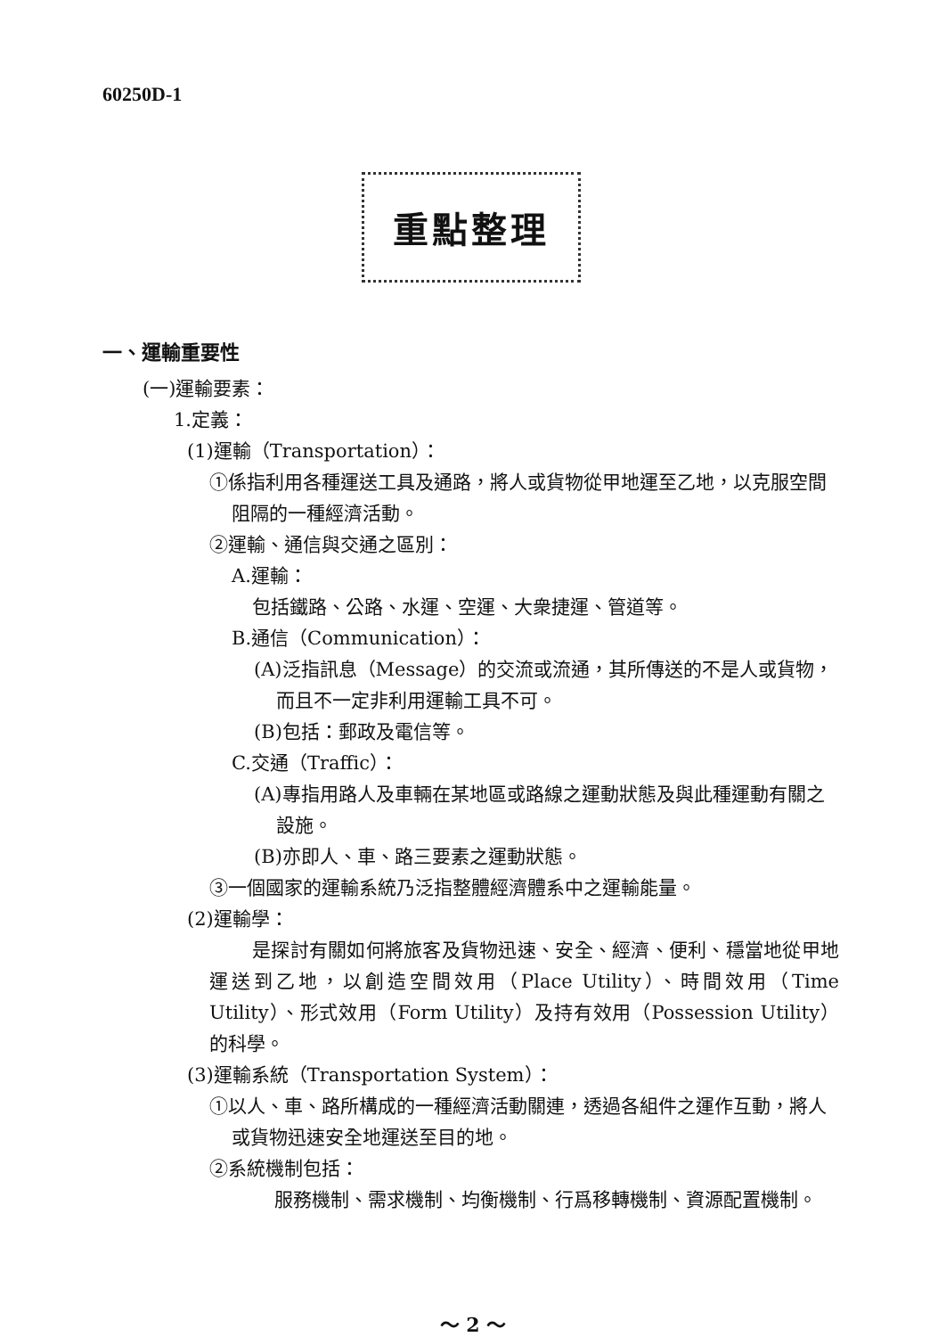60250D-1
重點整理
一、運輸重要性
(一)運輸要素：
1.定義：
(1)運輸（Transportation）：
①係指利用各種運送工具及通路，將人或貨物從甲地運至乙地，以克服空間阻隔的一種經濟活動。
②運輸、通信與交通之區別：
A.運輸：
包括鐵路、公路、水運、空運、大衆捷運、管道等。
B.通信（Communication）：
(A)泛指訊息（Message）的交流或流通，其所傳送的不是人或貨物，而且不一定非利用運輸工具不可。
(B)包括：郵政及電信等。
C.交通（Traffic）：
(A)專指用路人及車輛在某地區或路線之運動狀態及與此種運動有關之設施。
(B)亦即人、車、路三要素之運動狀態。
③一個國家的運輸系統乃泛指整體經濟體系中之運輸能量。
(2)運輸學：
是探討有關如何將旅客及貨物迅速、安全、經濟、便利、穩當地從甲地運送到乙地，以創造空間效用（Place Utility）、時間效用（Time Utility）、形式效用（Form Utility）及持有效用（Possession Utility）的科學。
(3)運輸系統（Transportation System）：
①以人、車、路所構成的一種經濟活動關連，透過各組件之運作互動，將人或貨物迅速安全地運送至目的地。
②系統機制包括：
服務機制、需求機制、均衡機制、行爲移轉機制、資源配置機制。
～ 2 ～